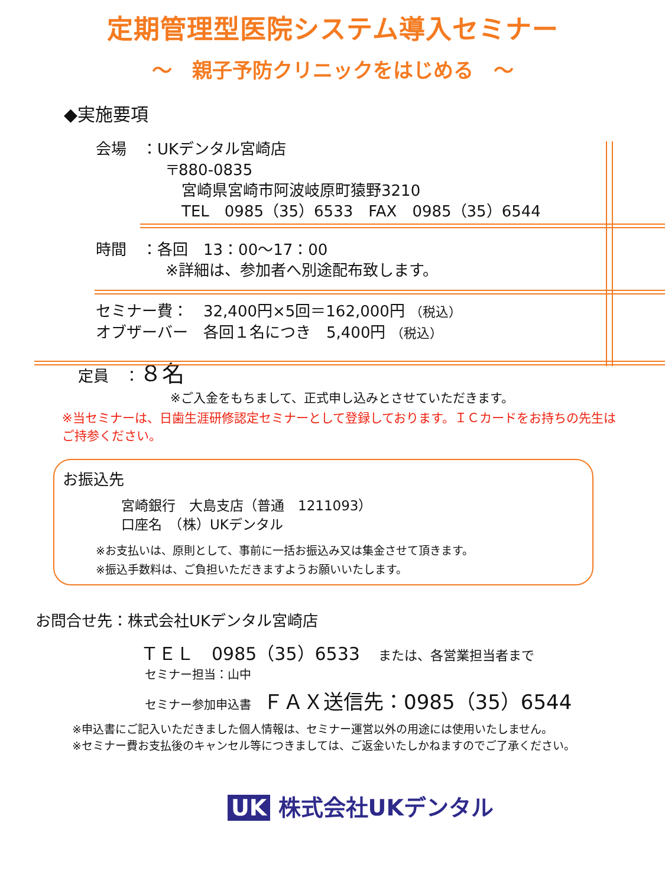定期管理型医院システム導入セミナー
～　親子予防クリニックをはじめる　～
◆実施要項
会場　：UKデンタル宮崎店
〒880-0835
宮崎県宮崎市阿波岐原町猿野3210
TEL　0985（35）6533　FAX　0985（35）6544
時間　：各回　13：00～17：00
※詳細は、参加者へ別途配布致します。
セミナー費：　32,400円×5回＝162,000円 （税込）
オブザーバー　各回１名につき　5,400円 （税込）
定員　：８名
※ご入金をもちまして、正式申し込みとさせていただきます。
※当セミナーは、日歯生涯研修認定セミナーとして登録しております。ＩＣカードをお持ちの先生はご持参ください。
お振込先
宮崎銀行　大島支店（普通　1211093）
口座名　（株）UKデンタル
※お支払いは、原則として、事前に一括お振込み又は集金させて頂きます。
※振込手数料は、ご負担いただきますようお願いいたします。
お問合せ先：株式会社UKデンタル宮崎店
ＴＥＬ　0985（35）6533 　または、各営業担当者まで
セミナー担当：山中
セミナー参加申込書　ＦＡＸ送信先：0985（35）6544
※申込書にご記入いただきました個人情報は、セミナー運営以外の用途には使用いたしません。
※セミナー費お支払後のキャンセル等につきましては、ご返金いたしかねますのでご了承ください。
UK 株式会社UKデンタル